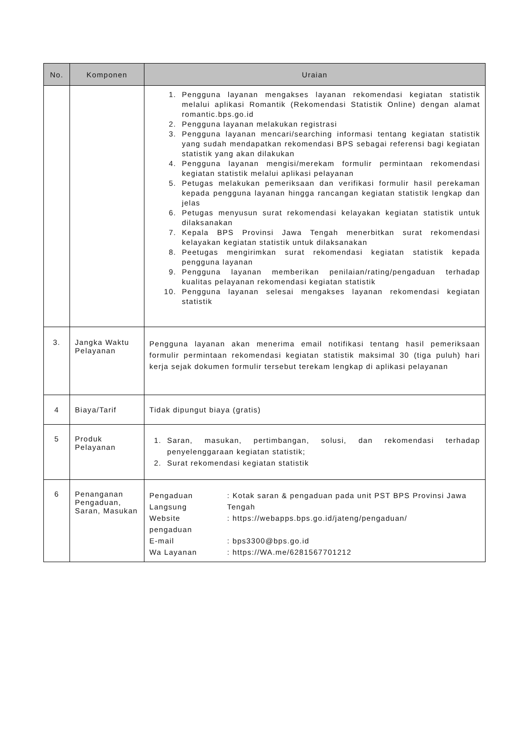| No. | Komponen | Uraian |
| --- | --- | --- |
| | | 1. Pengguna layanan mengakses layanan rekomendasi kegiatan statistik melalui aplikasi Romantik (Rekomendasi Statistik Online) dengan alamat romantic.bps.go.id 2. Pengguna layanan melakukan registrasi 3. Pengguna layanan mencari/searching informasi tentang kegiatan statistik yang sudah mendapatkan rekomendasi BPS sebagai referensi bagi kegiatan statistik yang akan dilakukan 4. Pengguna layanan mengisi/merekam formulir permintaan rekomendasi kegiatan statistik melalui aplikasi pelayanan 5. Petugas melakukan pemeriksaan dan verifikasi formulir hasil perekaman kepada pengguna layanan hingga rancangan kegiatan statistik lengkap dan jelas 6. Petugas menyusun surat rekomendasi kelayakan kegiatan statistik untuk dilaksanakan 7. Kepala BPS Provinsi Jawa Tengah menerbitkan surat rekomendasi kelayakan kegiatan statistik untuk dilaksanakan 8. Peetugas mengirimkan surat rekomendasi kegiatan statistik kepada pengguna layanan 9. Pengguna layanan memberikan penilaian/rating/pengaduan terhadap kualitas pelayanan rekomendasi kegiatan statistik 10. Pengguna layanan selesai mengakses layanan rekomendasi kegiatan statistik |
| 3. | Jangka Waktu Pelayanan | Pengguna layanan akan menerima email notifikasi tentang hasil pemeriksaan formulir permintaan rekomendasi kegiatan statistik maksimal 30 (tiga puluh) hari kerja sejak dokumen formulir tersebut terekam lengkap di aplikasi pelayanan |
| 4 | Biaya/Tarif | Tidak dipungut biaya (gratis) |
| 5 | Produk Pelayanan | 1. Saran, masukan, pertimbangan, solusi, dan rekomendasi terhadap penyelenggaraan kegiatan statistik; 2. Surat rekomendasi kegiatan statistik |
| 6 | Penanganan Pengaduan, Saran, Masukan | / Pengaduan Langsung / : Kotak saran & pengaduan pada unit PST BPS Provinsi Jawa Tengah / / Website pengaduan / : https://webapps.bps.go.id/jateng/pengaduan/ / / E-mail / : bps3300@bps.go.id / / Wa Layanan / : https://WA.me/6281567701212 / |